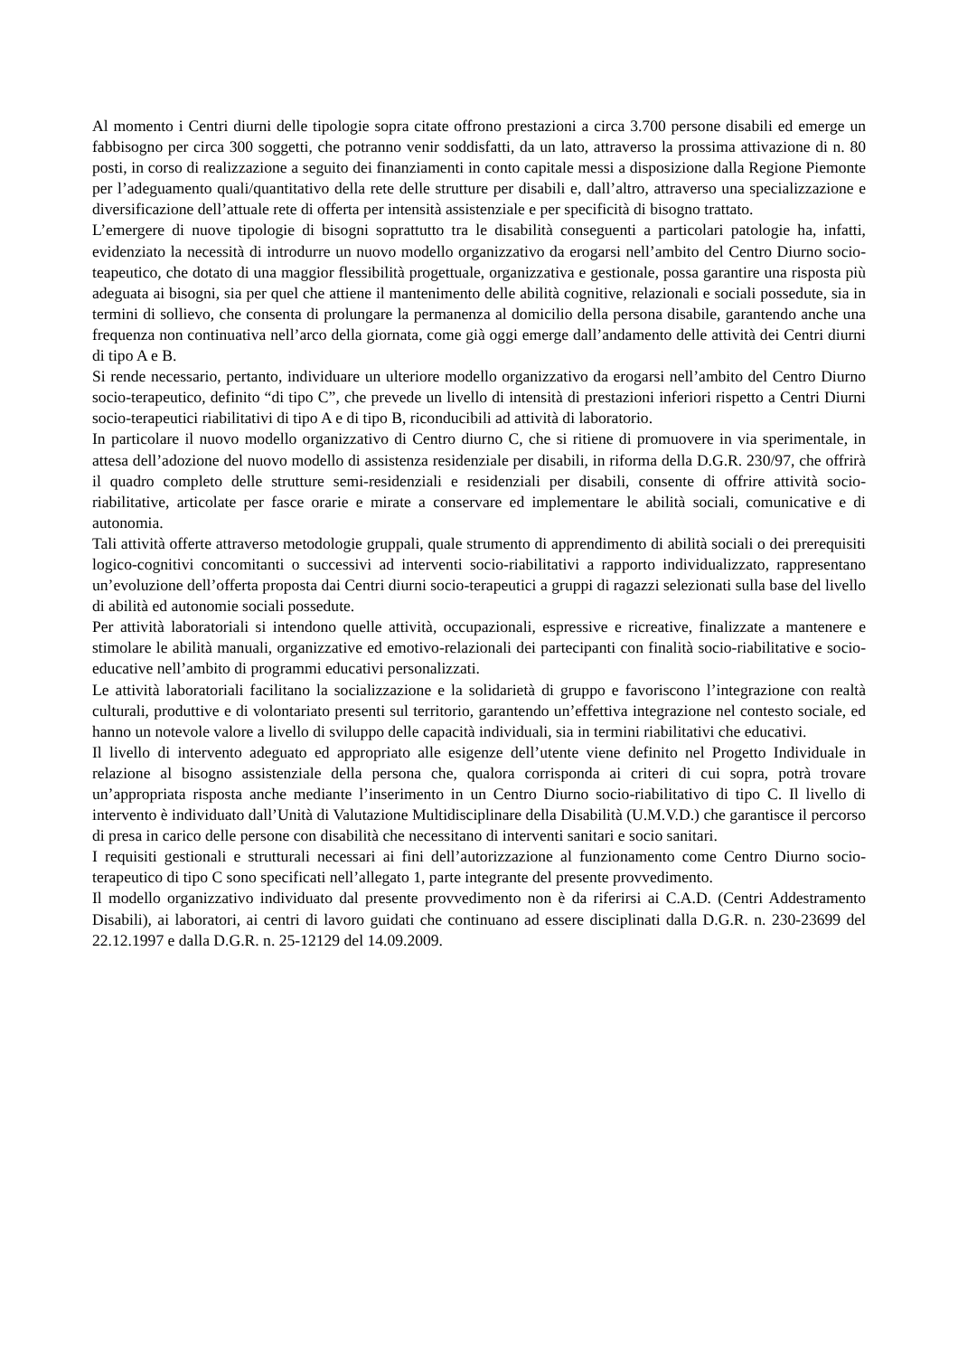Al momento i Centri diurni delle tipologie sopra citate offrono prestazioni a circa 3.700 persone disabili ed emerge un fabbisogno per circa 300 soggetti, che potranno venir soddisfatti, da un lato, attraverso la prossima attivazione di n. 80 posti, in corso di realizzazione a seguito dei finanziamenti in conto capitale messi a disposizione dalla Regione Piemonte per l’adeguamento quali/quantitativo della rete delle strutture per disabili e, dall’altro, attraverso una specializzazione e diversificazione dell’attuale rete di offerta per intensità assistenziale e per specificità di bisogno trattato.
L’emergere di nuove tipologie di bisogni soprattutto tra le disabilità conseguenti a particolari patologie ha, infatti, evidenziato la necessità di introdurre un nuovo modello organizzativo da erogarsi nell’ambito del Centro Diurno socio-teapeutico, che dotato di una maggior flessibilità progettuale, organizzativa e gestionale, possa garantire una risposta più adeguata ai bisogni, sia per quel che attiene il mantenimento delle abilità cognitive, relazionali e sociali possedute, sia in termini di sollievo, che consenta di prolungare la permanenza al domicilio della persona disabile, garantendo anche una frequenza non continuativa nell’arco della giornata, come già oggi emerge dall’andamento delle attività dei Centri diurni di tipo A e B.
Si rende necessario, pertanto, individuare un ulteriore modello organizzativo da erogarsi nell’ambito del Centro Diurno socio-terapeutico, definito “di tipo C”, che prevede un livello di intensità di prestazioni inferiori rispetto a Centri Diurni socio-terapeutici riabilitativi di tipo A e di tipo B, riconducibili ad attività di laboratorio.
In particolare il nuovo modello organizzativo di Centro diurno C, che si ritiene di promuovere in via sperimentale, in attesa dell’adozione del nuovo modello di assistenza residenziale per disabili, in riforma della D.G.R. 230/97, che offrirà il quadro completo delle strutture semi-residenziali e residenziali per disabili, consente di offrire attività socio-riabilitative, articolate per fasce orarie e mirate a conservare ed implementare le abilità sociali, comunicative e di autonomia.
Tali attività offerte attraverso metodologie gruppali, quale strumento di apprendimento di abilità sociali o dei prerequisiti logico-cognitivi concomitanti o successivi ad interventi socio-riabilitativi a rapporto individualizzato, rappresentano un’evoluzione dell’offerta proposta dai Centri diurni socio-terapeutici a gruppi di ragazzi selezionati sulla base del livello di abilità ed autonomie sociali possedute.
Per attività laboratoriali si intendono quelle attività, occupazionali, espressive e ricreative, finalizzate a mantenere e stimolare le abilità manuali, organizzative ed emotivo-relazionali dei partecipanti con finalità socio-riabilitative e socio-educative nell’ambito di programmi educativi personalizzati.
Le attività laboratoriali facilitano la socializzazione e la solidarietà di gruppo e favoriscono l’integrazione con realtà culturali, produttive e di volontariato presenti sul territorio, garantendo un’effettiva integrazione nel contesto sociale, ed hanno un notevole valore a livello di sviluppo delle capacità individuali, sia in termini riabilitativi che educativi.
Il livello di intervento adeguato ed appropriato alle esigenze dell’utente viene definito nel Progetto Individuale in relazione al bisogno assistenziale della persona che, qualora corrisponda ai criteri di cui sopra, potrà trovare un’appropriata risposta anche mediante l’inserimento in un Centro Diurno socio-riabilitativo di tipo C. Il livello di intervento è individuato dall’Unità di Valutazione Multidisciplinare della Disabilità (U.M.V.D.) che garantisce il percorso di presa in carico delle persone con disabilità che necessitano di interventi sanitari e socio sanitari.
I requisiti gestionali e strutturali necessari ai fini dell’autorizzazione al funzionamento come Centro Diurno socio-terapeutico di tipo C sono specificati nell’allegato 1, parte integrante del presente provvedimento.
Il modello organizzativo individuato dal presente provvedimento non è da riferirsi ai C.A.D. (Centri Addestramento Disabili), ai laboratori, ai centri di lavoro guidati che continuano ad essere disciplinati dalla D.G.R. n. 230-23699 del 22.12.1997 e dalla D.G.R. n. 25-12129 del 14.09.2009.